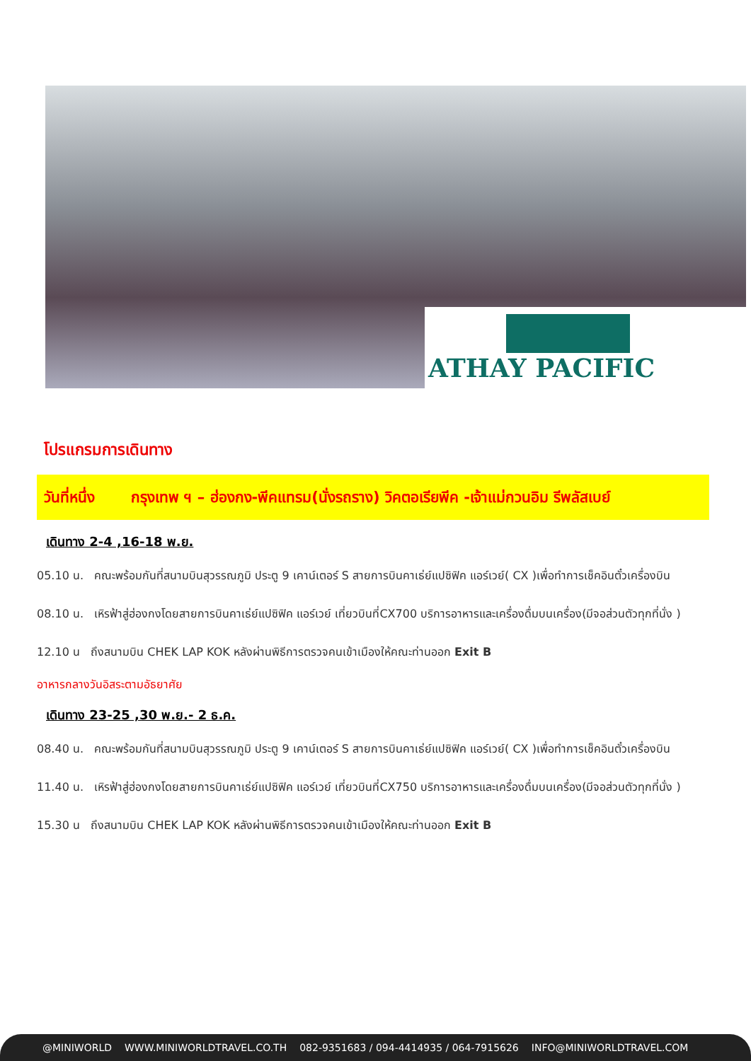ATHAY PACIFIC
โปรแกรมการเดินทาง
วันที่หนึ่ง กรุงเทพ ฯ – ฮ่องกง-พีคแทรม(นั่งรถราง) วิคตอเรียพีค -เจ้าแม่กวนอิม รีพลัสเบย์
เดินทาง 2-4 ,16-18 พ.ย.
05.10 น. คณะพร้อมกันที่สนามบินสุวรรณภูมิ ประตู 9 เคาน์เตอร์ S สายการบินคาเธ่ย์แปซิฟิค แอร์เวย์( CX )เพื่อทำการเช็คอินตั๋วเครื่องบิน
08.10 น. เหิรฟ้าสู่ฮ่องกงโดยสายการบินคาเธ่ย์แปซิฟิค แอร์เวย์ เที่ยวบินที่CX700 บริการอาหารและเครื่องดื่มบนเครื่อง(มีจอส่วนตัวทุกที่นั่ง )
12.10 น ถึงสนามบิน CHEK LAP KOK หลังผ่านพิธีการตรวจคนเข้าเมืองให้คณะท่านออก Exit B
อาหารกลางวันอิสระตามอัธยาศัย
เดินทาง 23-25 ,30 พ.ย.- 2 ธ.ค.
08.40 น. คณะพร้อมกันที่สนามบินสุวรรณภูมิ ประตู 9 เคาน์เตอร์ S สายการบินคาเธ่ย์แปซิฟิค แอร์เวย์( CX )เพื่อทำการเช็คอินตั๋วเครื่องบิน
11.40 น. เหิรฟ้าสู่ฮ่องกงโดยสายการบินคาเธ่ย์แปซิฟิค แอร์เวย์ เที่ยวบินที่CX750 บริการอาหารและเครื่องดื่มบนเครื่อง(มีจอส่วนตัวทุกที่นั่ง )
15.30 น ถึงสนามบิน CHEK LAP KOK หลังผ่านพิธีการตรวจคนเข้าเมืองให้คณะท่านออก Exit B
@MINIWORLD WWW.MINIWORLDTRAVEL.CO.TH 082-9351683 / 094-4414935 / 064-7915626 INFO@MINIWORLDTRAVEL.COM